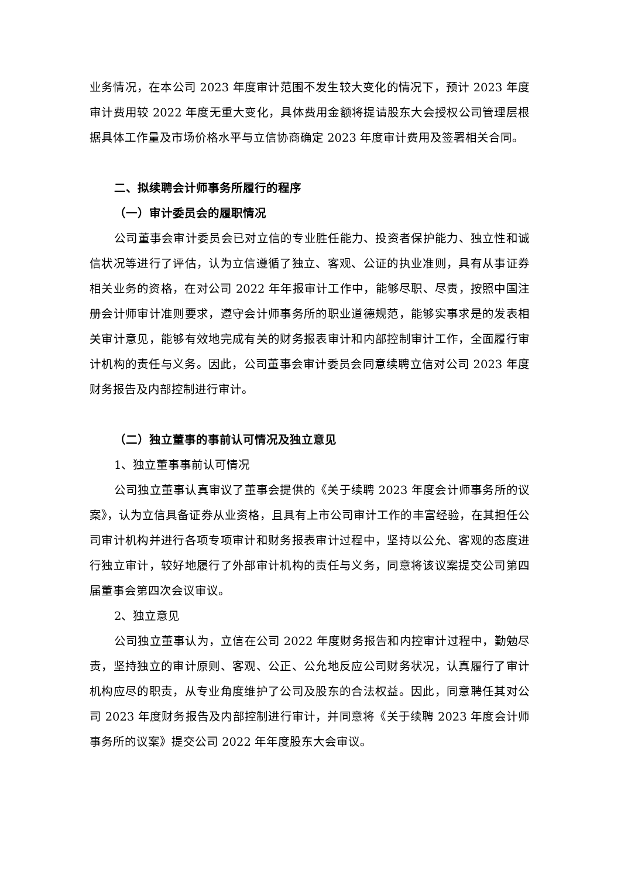业务情况，在本公司 2023 年度审计范围不发生较大变化的情况下，预计 2023 年度审计费用较 2022 年度无重大变化，具体费用金额将提请股东大会授权公司管理层根据具体工作量及市场价格水平与立信协商确定 2023 年度审计费用及签署相关合同。
二、拟续聘会计师事务所履行的程序
（一）审计委员会的履职情况
公司董事会审计委员会已对立信的专业胜任能力、投资者保护能力、独立性和诚信状况等进行了评估，认为立信遵循了独立、客观、公证的执业准则，具有从事证券相关业务的资格，在对公司 2022 年年报审计工作中，能够尽职、尽责，按照中国注册会计师审计准则要求，遵守会计师事务所的职业道德规范，能够实事求是的发表相关审计意见，能够有效地完成有关的财务报表审计和内部控制审计工作，全面履行审计机构的责任与义务。因此，公司董事会审计委员会同意续聘立信对公司 2023 年度财务报告及内部控制进行审计。
（二）独立董事的事前认可情况及独立意见
1、独立董事事前认可情况
公司独立董事认真审议了董事会提供的《关于续聘 2023 年度会计师事务所的议案》，认为立信具备证券从业资格，且具有上市公司审计工作的丰富经验，在其担任公司审计机构并进行各项专项审计和财务报表审计过程中，坚持以公允、客观的态度进行独立审计，较好地履行了外部审计机构的责任与义务，同意将该议案提交公司第四届董事会第四次会议审议。
2、独立意见
公司独立董事认为，立信在公司 2022 年度财务报告和内控审计过程中，勤勉尽责，坚持独立的审计原则、客观、公正、公允地反应公司财务状况，认真履行了审计机构应尽的职责，从专业角度维护了公司及股东的合法权益。因此，同意聘任其对公司 2023 年度财务报告及内部控制进行审计，并同意将《关于续聘 2023 年度会计师事务所的议案》提交公司 2022 年年度股东大会审议。